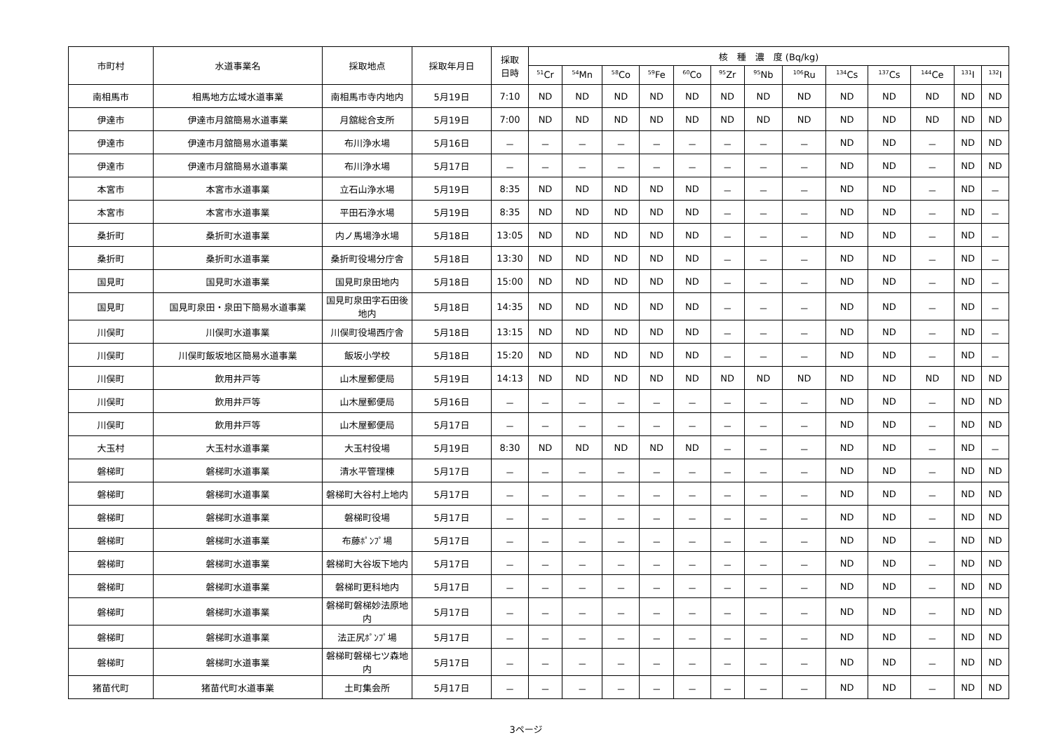| 市町村 | 水道事業名 | 採取地点 | 採取年月日 | 採取 日時 | 核 種 濃 度 (Bq/kg) | | | | | | | | | | | | |
| --- | --- | --- | --- | --- | --- | --- | --- | --- | --- | --- | --- | --- | --- | --- | --- | --- | --- |
| | | | | | <sup>51</sup>Cr | <sup>54</sup>Mn | <sup>58</sup>Co | <sup>59</sup>Fe | <sup>60</sup>Co | <sup>95</sup>Zr | <sup>95</sup>Nb | <sup>106</sup>Ru | <sup>134</sup>Cs | <sup>137</sup>Cs | <sup>144</sup>Ce | <sup>131</sup>I | <sup>132</sup>I |
| 南相馬市 | 相馬地方広域水道事業 | 南相馬市寺内地内 | 5月19日 | 7:10 | ND | ND | ND | ND | ND | ND | ND | ND | ND | ND | ND | ND | ND |
| 伊達市 | 伊達市月舘簡易水道事業 | 月舘総合支所 | 5月19日 | 7:00 | ND | ND | ND | ND | ND | ND | ND | ND | ND | ND | ND | ND | ND |
| 伊達市 | 伊達市月舘簡易水道事業 | 布川浄水場 | 5月16日 | － | － | － | － | － | － | － | － | － | ND | ND | － | ND | ND |
| 伊達市 | 伊達市月舘簡易水道事業 | 布川浄水場 | 5月17日 | － | － | － | － | － | － | － | － | － | ND | ND | － | ND | ND |
| 本宮市 | 本宮市水道事業 | 立石山浄水場 | 5月19日 | 8:35 | ND | ND | ND | ND | ND | － | － | － | ND | ND | － | ND | － |
| 本宮市 | 本宮市水道事業 | 平田石浄水場 | 5月19日 | 8:35 | ND | ND | ND | ND | ND | － | － | － | ND | ND | － | ND | － |
| 桑折町 | 桑折町水道事業 | 内ノ馬場浄水場 | 5月18日 | 13:05 | ND | ND | ND | ND | ND | － | － | － | ND | ND | － | ND | － |
| 桑折町 | 桑折町水道事業 | 桑折町役場分庁舎 | 5月18日 | 13:30 | ND | ND | ND | ND | ND | － | － | － | ND | ND | － | ND | － |
| 国見町 | 国見町水道事業 | 国見町泉田地内 | 5月18日 | 15:00 | ND | ND | ND | ND | ND | － | － | － | ND | ND | － | ND | － |
| 国見町 | 国見町泉田・泉田下簡易水道事業 | 国見町泉田字石田後地内 | 5月18日 | 14:35 | ND | ND | ND | ND | ND | － | － | － | ND | ND | － | ND | － |
| 川俣町 | 川俣町水道事業 | 川俣町役場西庁舎 | 5月18日 | 13:15 | ND | ND | ND | ND | ND | － | － | － | ND | ND | － | ND | － |
| 川俣町 | 川俣町飯坂地区簡易水道事業 | 飯坂小学校 | 5月18日 | 15:20 | ND | ND | ND | ND | ND | － | － | － | ND | ND | － | ND | － |
| 川俣町 | 飲用井戸等 | 山木屋郵便局 | 5月19日 | 14:13 | ND | ND | ND | ND | ND | ND | ND | ND | ND | ND | ND | ND | ND |
| 川俣町 | 飲用井戸等 | 山木屋郵便局 | 5月16日 | － | － | － | － | － | － | － | － | － | ND | ND | － | ND | ND |
| 川俣町 | 飲用井戸等 | 山木屋郵便局 | 5月17日 | － | － | － | － | － | － | － | － | － | ND | ND | － | ND | ND |
| 大玉村 | 大玉村水道事業 | 大玉村役場 | 5月19日 | 8:30 | ND | ND | ND | ND | ND | － | － | － | ND | ND | － | ND | － |
| 磐梯町 | 磐梯町水道事業 | 清水平管理棟 | 5月17日 | － | － | － | － | － | － | － | － | － | ND | ND | － | ND | ND |
| 磐梯町 | 磐梯町水道事業 | 磐梯町大谷村上地内 | 5月17日 | － | － | － | － | － | － | － | － | － | ND | ND | － | ND | ND |
| 磐梯町 | 磐梯町水道事業 | 磐梯町役場 | 5月17日 | － | － | － | － | － | － | － | － | － | ND | ND | － | ND | ND |
| 磐梯町 | 磐梯町水道事業 | 布藤ﾎﾟﾝﾌﾟ場 | 5月17日 | － | － | － | － | － | － | － | － | － | ND | ND | － | ND | ND |
| 磐梯町 | 磐梯町水道事業 | 磐梯町大谷坂下地内 | 5月17日 | － | － | － | － | － | － | － | － | － | ND | ND | － | ND | ND |
| 磐梯町 | 磐梯町水道事業 | 磐梯町更科地内 | 5月17日 | － | － | － | － | － | － | － | － | － | ND | ND | － | ND | ND |
| 磐梯町 | 磐梯町水道事業 | 磐梯町磐梯妙法原地内 | 5月17日 | － | － | － | － | － | － | － | － | － | ND | ND | － | ND | ND |
| 磐梯町 | 磐梯町水道事業 | 法正尻ﾎﾟﾝﾌﾟ場 | 5月17日 | － | － | － | － | － | － | － | － | － | ND | ND | － | ND | ND |
| 磐梯町 | 磐梯町水道事業 | 磐梯町磐梯七ツ森地内 | 5月17日 | － | － | － | － | － | － | － | － | － | ND | ND | － | ND | ND |
| 猪苗代町 | 猪苗代町水道事業 | 土町集会所 | 5月17日 | － | － | － | － | － | － | － | － | － | ND | ND | － | ND | ND |
3ページ